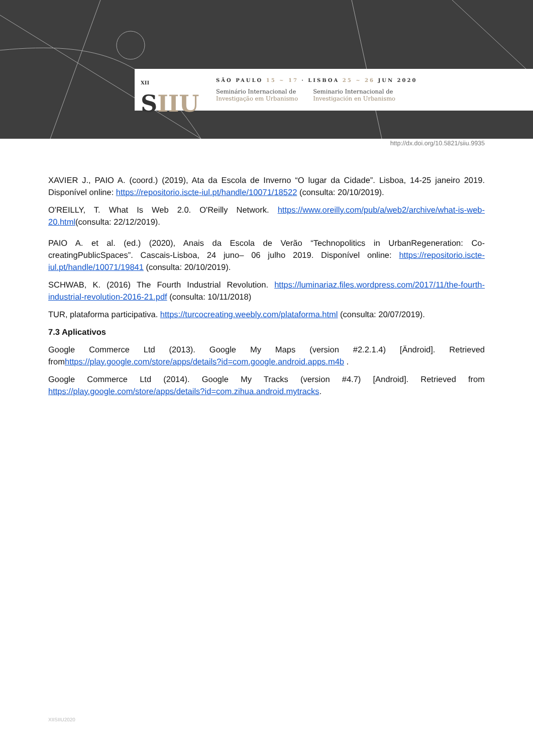XII
SIIU
SÃO PAULO 15 ~ 17 · LISBOA 25 ~ 26 JUN 2020
Seminário Internacional de
Investigação em Urbanismo
Seminario Internacional de
Investigación en Urbanismo
http://dx.doi.org/10.5821/siiu.9935
XAVIER J., PAIO A. (coord.) (2019), Ata da Escola de Inverno “O lugar da Cidade”. Lisboa, 14-25 janeiro 2019. Disponível online: https://repositorio.iscte-iul.pt/handle/10071/18522 (consulta: 20/10/2019).
O'REILLY, T. What Is Web 2.0. O'Reilly Network. https://www.oreilly.com/pub/a/web2/archive/what-is-web-20.html(consulta: 22/12/2019).
PAIO A. et al. (ed.) (2020), Anais da Escola de Verão “Technopolitics in UrbanRegeneration: Co-creatingPublicSpaces”. Cascais-Lisboa, 24 juno– 06 julho 2019. Disponível online: https://repositorio.iscte-iul.pt/handle/10071/19841 (consulta: 20/10/2019).
SCHWAB, K. (2016) The Fourth Industrial Revolution. https://luminariaz.files.wordpress.com/2017/11/the-fourth-industrial-revolution-2016-21.pdf (consulta: 10/11/2018)
TUR, plataforma participativa. https://turcocreating.weebly.com/plataforma.html (consulta: 20/07/2019).
7.3 Aplicativos
Google Commerce Ltd (2013). Google My Maps (version #2.2.1.4) [Ändroid]. Retrieved fromhttps://play.google.com/store/apps/details?id=com.google.android.apps.m4b .
Google Commerce Ltd (2014). Google My Tracks (version #4.7) [Android]. Retrieved from https://play.google.com/store/apps/details?id=com.zihua.android.mytracks.
XIISIIU2020